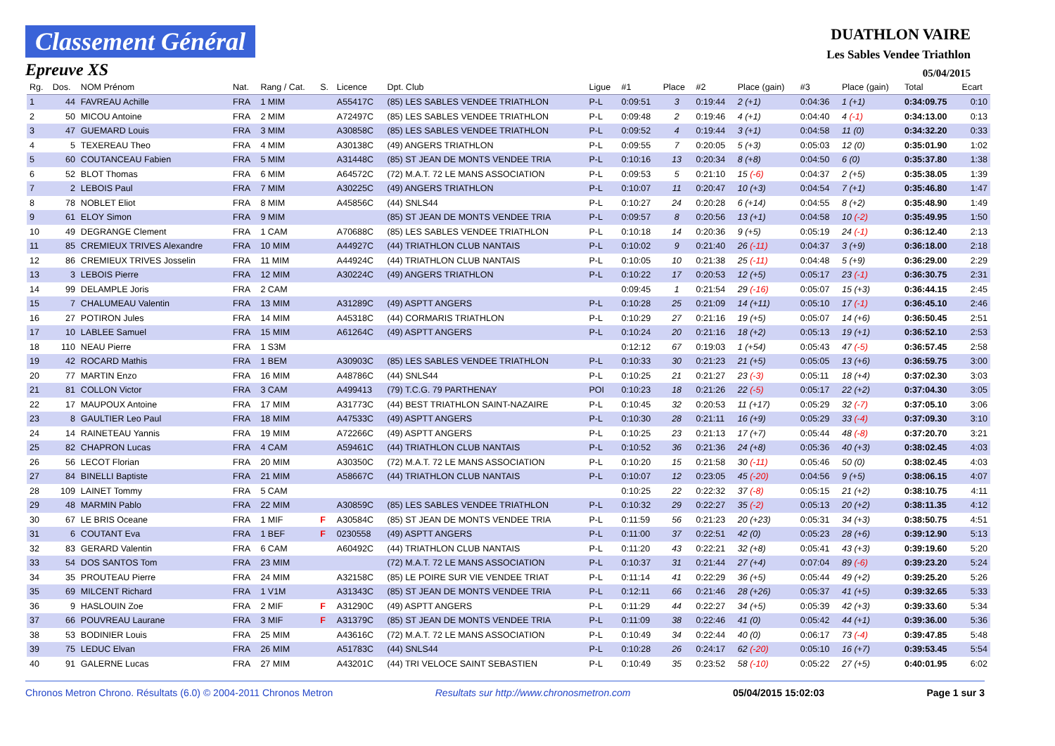Classement Général
Epreuve XS
DUATHLON VAIRE
Les Sables Vendee Triathlon
05/04/2015
| Rg. | Dos. | NOM Prénom | Nat. | Rang / Cat. | S. | Licence | Dpt. Club | Ligue | #1 | Place | #2 | Place (gain) | #3 | Place (gain) | Total | Ecart |
| --- | --- | --- | --- | --- | --- | --- | --- | --- | --- | --- | --- | --- | --- | --- | --- | --- |
| 1 | 44 | FAVREAU Achille | FRA | 1 MIM | | A55417C | (85) LES SABLES VENDEE TRIATHLON | P-L | 0:09:51 | 3 | 0:19:44 | 2 (+1) | 0:04:36 | 1 (+1) | 0:34:09.75 | 0:10 |
| 2 | 50 | MICOU Antoine | FRA | 2 MIM | | A72497C | (85) LES SABLES VENDEE TRIATHLON | P-L | 0:09:48 | 2 | 0:19:46 | 4 (+1) | 0:04:40 | 4 (-1) | 0:34:13.00 | 0:13 |
| 3 | 47 | GUEMARD Louis | FRA | 3 MIM | | A30858C | (85) LES SABLES VENDEE TRIATHLON | P-L | 0:09:52 | 4 | 0:19:44 | 3 (+1) | 0:04:58 | 11 (0) | 0:34:32.20 | 0:33 |
| 4 | 5 | TEXEREAU Theo | FRA | 4 MIM | | A30138C | (49) ANGERS TRIATHLON | P-L | 0:09:55 | 7 | 0:20:05 | 5 (+3) | 0:05:03 | 12 (0) | 0:35:01.90 | 1:02 |
| 5 | 60 | COUTANCEAU Fabien | FRA | 5 MIM | | A31448C | (85) ST JEAN DE MONTS VENDEE TRIA | P-L | 0:10:16 | 13 | 0:20:34 | 8 (+8) | 0:04:50 | 6 (0) | 0:35:37.80 | 1:38 |
| 6 | 52 | BLOT Thomas | FRA | 6 MIM | | A64572C | (72) M.A.T. 72 LE MANS ASSOCIATION | P-L | 0:09:53 | 5 | 0:21:10 | 15 (-6) | 0:04:37 | 2 (+5) | 0:35:38.05 | 1:39 |
| 7 | 2 | LEBOIS Paul | FRA | 7 MIM | | A30225C | (49) ANGERS TRIATHLON | P-L | 0:10:07 | 11 | 0:20:47 | 10 (+3) | 0:04:54 | 7 (+1) | 0:35:46.80 | 1:47 |
| 8 | 78 | NOBLET Eliot | FRA | 8 MIM | | A45856C | (44) SNLS44 | P-L | 0:10:27 | 24 | 0:20:28 | 6 (+14) | 0:04:55 | 8 (+2) | 0:35:48.90 | 1:49 |
| 9 | 61 | ELOY Simon | FRA | 9 MIM | | | (85) ST JEAN DE MONTS VENDEE TRIA | P-L | 0:09:57 | 8 | 0:20:56 | 13 (+1) | 0:04:58 | 10 (-2) | 0:35:49.95 | 1:50 |
| 10 | 49 | DEGRANGE Clement | FRA | 1 CAM | | A70688C | (85) LES SABLES VENDEE TRIATHLON | P-L | 0:10:18 | 14 | 0:20:36 | 9 (+5) | 0:05:19 | 24 (-1) | 0:36:12.40 | 2:13 |
| 11 | 85 | CREMIEUX TRIVES Alexandre | FRA | 10 MIM | | A44927C | (44) TRIATHLON CLUB NANTAIS | P-L | 0:10:02 | 9 | 0:21:40 | 26 (-11) | 0:04:37 | 3 (+9) | 0:36:18.00 | 2:18 |
| 12 | 86 | CREMIEUX TRIVES Josselin | FRA | 11 MIM | | A44924C | (44) TRIATHLON CLUB NANTAIS | P-L | 0:10:05 | 10 | 0:21:38 | 25 (-11) | 0:04:48 | 5 (+9) | 0:36:29.00 | 2:29 |
| 13 | 3 | LEBOIS Pierre | FRA | 12 MIM | | A30224C | (49) ANGERS TRIATHLON | P-L | 0:10:22 | 17 | 0:20:53 | 12 (+5) | 0:05:17 | 23 (-1) | 0:36:30.75 | 2:31 |
| 14 | 99 | DELAMPLE Joris | FRA | 2 CAM | | | | | 0:09:45 | 1 | 0:21:54 | 29 (-16) | 0:05:07 | 15 (+3) | 0:36:44.15 | 2:45 |
| 15 | 7 | CHALUMEAU Valentin | FRA | 13 MIM | | A31289C | (49) ASPTT ANGERS | P-L | 0:10:28 | 25 | 0:21:09 | 14 (+11) | 0:05:10 | 17 (-1) | 0:36:45.10 | 2:46 |
| 16 | 27 | POTIRON Jules | FRA | 14 MIM | | A45318C | (44) CORMARIS TRIATHLON | P-L | 0:10:29 | 27 | 0:21:16 | 19 (+5) | 0:05:07 | 14 (+6) | 0:36:50.45 | 2:51 |
| 17 | 10 | LABLEE Samuel | FRA | 15 MIM | | A61264C | (49) ASPTT ANGERS | P-L | 0:10:24 | 20 | 0:21:16 | 18 (+2) | 0:05:13 | 19 (+1) | 0:36:52.10 | 2:53 |
| 18 | 110 | NEAU Pierre | FRA | 1 S3M | | | | | 0:12:12 | 67 | 0:19:03 | 1 (+54) | 0:05:43 | 47 (-5) | 0:36:57.45 | 2:58 |
| 19 | 42 | ROCARD Mathis | FRA | 1 BEM | | A30903C | (85) LES SABLES VENDEE TRIATHLON | P-L | 0:10:33 | 30 | 0:21:23 | 21 (+5) | 0:05:05 | 13 (+6) | 0:36:59.75 | 3:00 |
| 20 | 77 | MARTIN Enzo | FRA | 16 MIM | | A48786C | (44) SNLS44 | P-L | 0:10:25 | 21 | 0:21:27 | 23 (-3) | 0:05:11 | 18 (+4) | 0:37:02.30 | 3:03 |
| 21 | 81 | COLLON Victor | FRA | 3 CAM | | A499413 | (79) T.C.G. 79 PARTHENAY | POI | 0:10:23 | 18 | 0:21:26 | 22 (-5) | 0:05:17 | 22 (+2) | 0:37:04.30 | 3:05 |
| 22 | 17 | MAUPOUX Antoine | FRA | 17 MIM | | A31773C | (44) BEST TRIATHLON SAINT-NAZAIRE | P-L | 0:10:45 | 32 | 0:20:53 | 11 (+17) | 0:05:29 | 32 (-7) | 0:37:05.10 | 3:06 |
| 23 | 8 | GAULTIER Leo Paul | FRA | 18 MIM | | A47533C | (49) ASPTT ANGERS | P-L | 0:10:30 | 28 | 0:21:11 | 16 (+9) | 0:05:29 | 33 (-4) | 0:37:09.30 | 3:10 |
| 24 | 14 | RAINETEAU Yannis | FRA | 19 MIM | | A72266C | (49) ASPTT ANGERS | P-L | 0:10:25 | 23 | 0:21:13 | 17 (+7) | 0:05:44 | 48 (-8) | 0:37:20.70 | 3:21 |
| 25 | 82 | CHAPRON Lucas | FRA | 4 CAM | | A59461C | (44) TRIATHLON CLUB NANTAIS | P-L | 0:10:52 | 36 | 0:21:36 | 24 (+8) | 0:05:36 | 40 (+3) | 0:38:02.45 | 4:03 |
| 26 | 56 | LECOT Florian | FRA | 20 MIM | | A30350C | (72) M.A.T. 72 LE MANS ASSOCIATION | P-L | 0:10:20 | 15 | 0:21:58 | 30 (-11) | 0:05:46 | 50 (0) | 0:38:02.45 | 4:03 |
| 27 | 84 | BINELLI Baptiste | FRA | 21 MIM | | A58667C | (44) TRIATHLON CLUB NANTAIS | P-L | 0:10:07 | 12 | 0:23:05 | 45 (-20) | 0:04:56 | 9 (+5) | 0:38:06.15 | 4:07 |
| 28 | 109 | LAINET Tommy | FRA | 5 CAM | | | | | 0:10:25 | 22 | 0:22:32 | 37 (-8) | 0:05:15 | 21 (+2) | 0:38:10.75 | 4:11 |
| 29 | 48 | MARMIN Pablo | FRA | 22 MIM | | A30859C | (85) LES SABLES VENDEE TRIATHLON | P-L | 0:10:32 | 29 | 0:22:27 | 35 (-2) | 0:05:13 | 20 (+2) | 0:38:11.35 | 4:12 |
| 30 | 67 | LE BRIS Oceane | FRA | 1 MIF | F | A30584C | (85) ST JEAN DE MONTS VENDEE TRIA | P-L | 0:11:59 | 56 | 0:21:23 | 20 (+23) | 0:05:31 | 34 (+3) | 0:38:50.75 | 4:51 |
| 31 | 6 | COUTANT Eva | FRA | 1 BEF | F | 0230558 | (49) ASPTT ANGERS | P-L | 0:11:00 | 37 | 0:22:51 | 42 (0) | 0:05:23 | 28 (+6) | 0:39:12.90 | 5:13 |
| 32 | 83 | GERARD Valentin | FRA | 6 CAM | | A60492C | (44) TRIATHLON CLUB NANTAIS | P-L | 0:11:20 | 43 | 0:22:21 | 32 (+8) | 0:05:41 | 43 (+3) | 0:39:19.60 | 5:20 |
| 33 | 54 | DOS SANTOS Tom | FRA | 23 MIM | | | (72) M.A.T. 72 LE MANS ASSOCIATION | P-L | 0:10:37 | 31 | 0:21:44 | 27 (+4) | 0:07:04 | 89 (-6) | 0:39:23.20 | 5:24 |
| 34 | 35 | PROUTEAU Pierre | FRA | 24 MIM | | A32158C | (85) LE POIRE SUR VIE VENDEE TRIAT | P-L | 0:11:14 | 41 | 0:22:29 | 36 (+5) | 0:05:44 | 49 (+2) | 0:39:25.20 | 5:26 |
| 35 | 69 | MILCENT Richard | FRA | 1 V1M | | A31343C | (85) ST JEAN DE MONTS VENDEE TRIA | P-L | 0:12:11 | 66 | 0:21:46 | 28 (+26) | 0:05:37 | 41 (+5) | 0:39:32.65 | 5:33 |
| 36 | 9 | HASLOUIN Zoe | FRA | 2 MIF | F | A31290C | (49) ASPTT ANGERS | P-L | 0:11:29 | 44 | 0:22:27 | 34 (+5) | 0:05:39 | 42 (+3) | 0:39:33.60 | 5:34 |
| 37 | 66 | POUVREAU Laurane | FRA | 3 MIF | F | A31379C | (85) ST JEAN DE MONTS VENDEE TRIA | P-L | 0:11:09 | 38 | 0:22:46 | 41 (0) | 0:05:42 | 44 (+1) | 0:39:36.00 | 5:36 |
| 38 | 53 | BODINIER Louis | FRA | 25 MIM | | A43616C | (72) M.A.T. 72 LE MANS ASSOCIATION | P-L | 0:10:49 | 34 | 0:22:44 | 40 (0) | 0:06:17 | 73 (-4) | 0:39:47.85 | 5:48 |
| 39 | 75 | LEDUC Elvan | FRA | 26 MIM | | A51783C | (44) SNLS44 | P-L | 0:10:28 | 26 | 0:24:17 | 62 (-20) | 0:05:10 | 16 (+7) | 0:39:53.45 | 5:54 |
| 40 | 91 | GALERNE Lucas | FRA | 27 MIM | | A43201C | (44) TRI VELOCE SAINT SEBASTIEN | P-L | 0:10:49 | 35 | 0:23:52 | 58 (-10) | 0:05:22 | 27 (+5) | 0:40:01.95 | 6:02 |
Chronos Metron Chrono. Résultats (6.0) © 2004-2011 Chronos Metron Resultats sur http://www.chronosmetron.com 05/04/2015 15:02:03 Page 1 sur 3